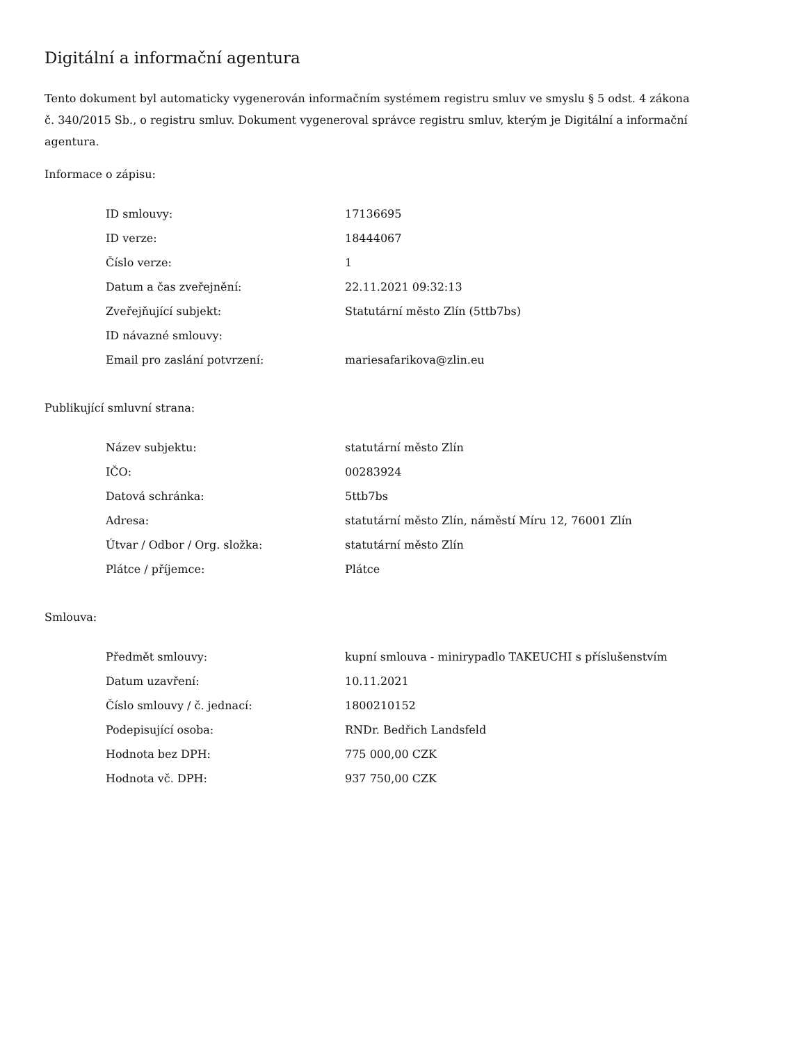Digitální a informační agentura
Tento dokument byl automaticky vygenerován informačním systémem registru smluv ve smyslu § 5 odst. 4 zákona
č. 340/2015 Sb., o registru smluv. Dokument vygeneroval správce registru smluv, kterým je Digitální a informační agentura.
Informace o zápisu:
| ID smlouvy: | 17136695 |
| ID verze: | 18444067 |
| Číslo verze: | 1 |
| Datum a čas zveřejnění: | 22.11.2021 09:32:13 |
| Zveřejňující subjekt: | Statutární město Zlín (5ttb7bs) |
| ID návazné smlouvy: | |
| Email pro zaslání potvrzení: | mariesafarikova@zlin.eu |
Publikující smluvní strana:
| Název subjektu: | statutární město Zlín |
| IČO: | 00283924 |
| Datová schránka: | 5ttb7bs |
| Adresa: | statutární město Zlín, náměstí Míru 12, 76001 Zlín |
| Útvar / Odbor / Org. složka: | statutární město Zlín |
| Plátce / příjemce: | Plátce |
Smlouva:
| Předmět smlouvy: | kupní smlouva - minirypadlo TAKEUCHI s příslušenstvím |
| Datum uzavření: | 10.11.2021 |
| Číslo smlouvy / č. jednací: | 1800210152 |
| Podepisující osoba: | RNDr. Bedřich Landsfeld |
| Hodnota bez DPH: | 775 000,00 CZK |
| Hodnota vč. DPH: | 937 750,00 CZK |